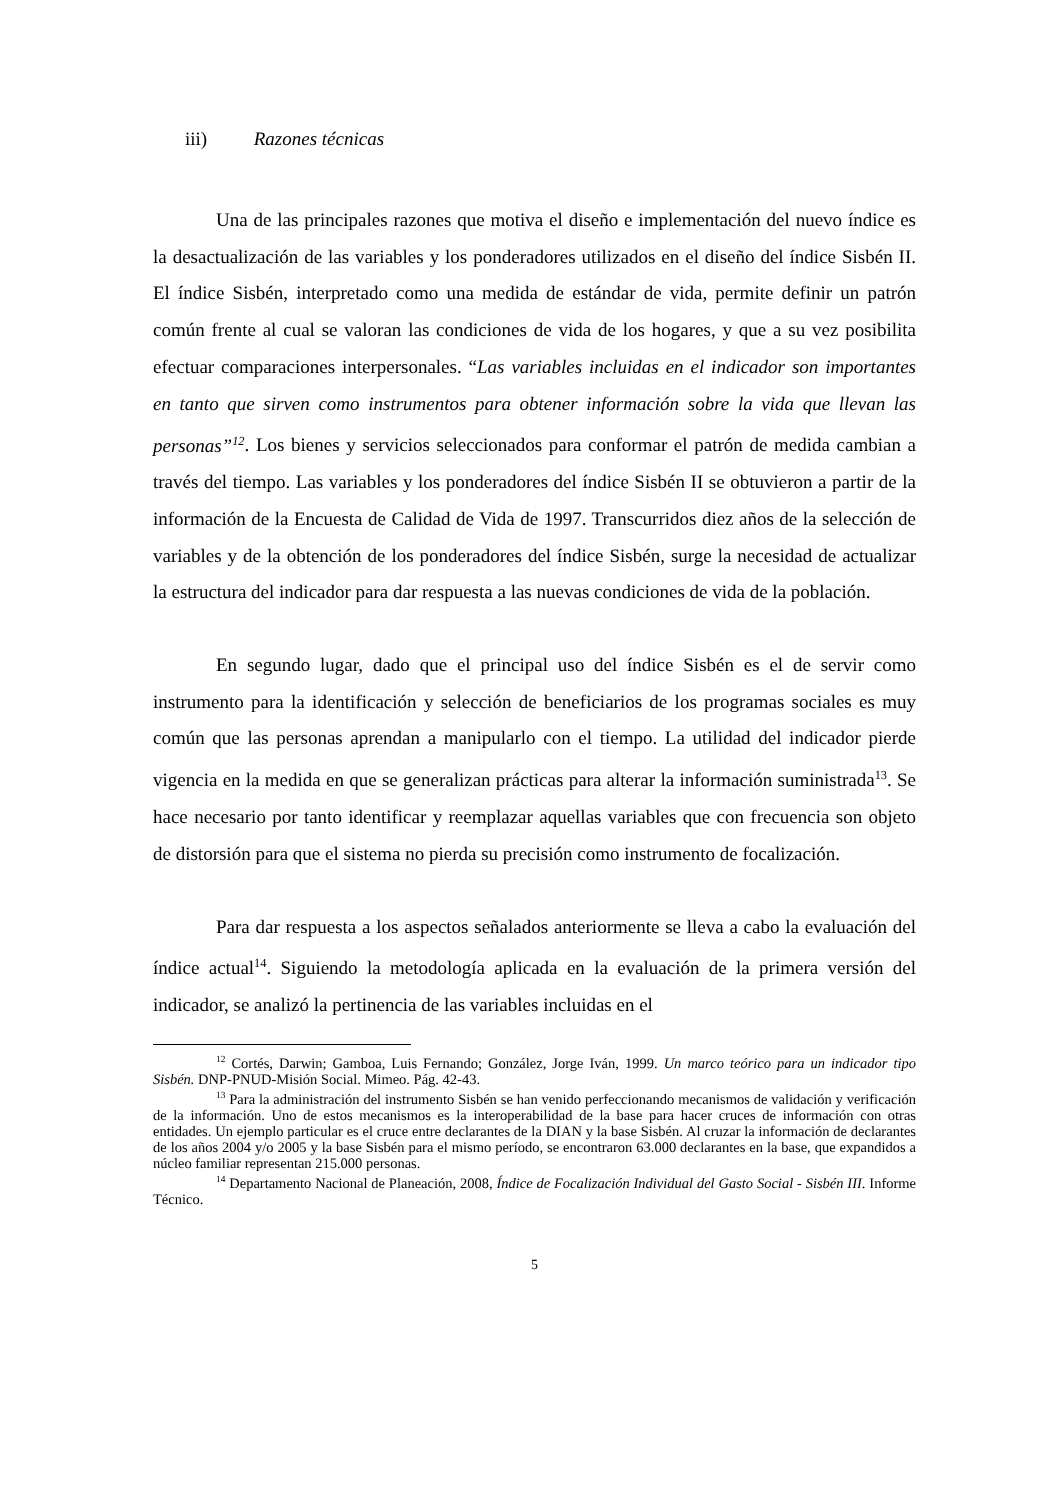iii) Razones técnicas
Una de las principales razones que motiva el diseño e implementación del nuevo índice es la desactualización de las variables y los ponderadores utilizados en el diseño del índice Sisbén II. El índice Sisbén, interpretado como una medida de estándar de vida, permite definir un patrón común frente al cual se valoran las condiciones de vida de los hogares, y que a su vez posibilita efectuar comparaciones interpersonales. “Las variables incluidas en el indicador son importantes en tanto que sirven como instrumentos para obtener información sobre la vida que llevan las personas”<sup>12</sup>. Los bienes y servicios seleccionados para conformar el patrón de medida cambian a través del tiempo. Las variables y los ponderadores del índice Sisbén II se obtuvieron a partir de la información de la Encuesta de Calidad de Vida de 1997. Transcurridos diez años de la selección de variables y de la obtención de los ponderadores del índice Sisbén, surge la necesidad de actualizar la estructura del indicador para dar respuesta a las nuevas condiciones de vida de la población.
En segundo lugar, dado que el principal uso del índice Sisbén es el de servir como instrumento para la identificación y selección de beneficiarios de los programas sociales es muy común que las personas aprendan a manipularlo con el tiempo. La utilidad del indicador pierde vigencia en la medida en que se generalizan prácticas para alterar la información suministrada<sup>13</sup>. Se hace necesario por tanto identificar y reemplazar aquellas variables que con frecuencia son objeto de distorsión para que el sistema no pierda su precisión como instrumento de focalización.
Para dar respuesta a los aspectos señalados anteriormente se lleva a cabo la evaluación del índice actual<sup>14</sup>. Siguiendo la metodología aplicada en la evaluación de la primera versión del indicador, se analizó la pertinencia de las variables incluidas en el
<sup>12</sup> Cortés, Darwin; Gamboa, Luis Fernando; González, Jorge Iván, 1999. Un marco teórico para un indicador tipo Sisbén. DNP-PNUD-Misión Social. Mimeo. Pág. 42-43.
<sup>13</sup> Para la administración del instrumento Sisbén se han venido perfeccionando mecanismos de validación y verificación de la información. Uno de estos mecanismos es la interoperabilidad de la base para hacer cruces de información con otras entidades. Un ejemplo particular es el cruce entre declarantes de la DIAN y la base Sisbén. Al cruzar la información de declarantes de los años 2004 y/o 2005 y la base Sisbén para el mismo período, se encontraron 63.000 declarantes en la base, que expandidos a núcleo familiar representan 215.000 personas.
<sup>14</sup> Departamento Nacional de Planeación, 2008, Índice de Focalización Individual del Gasto Social - Sisbén III. Informe Técnico.
5